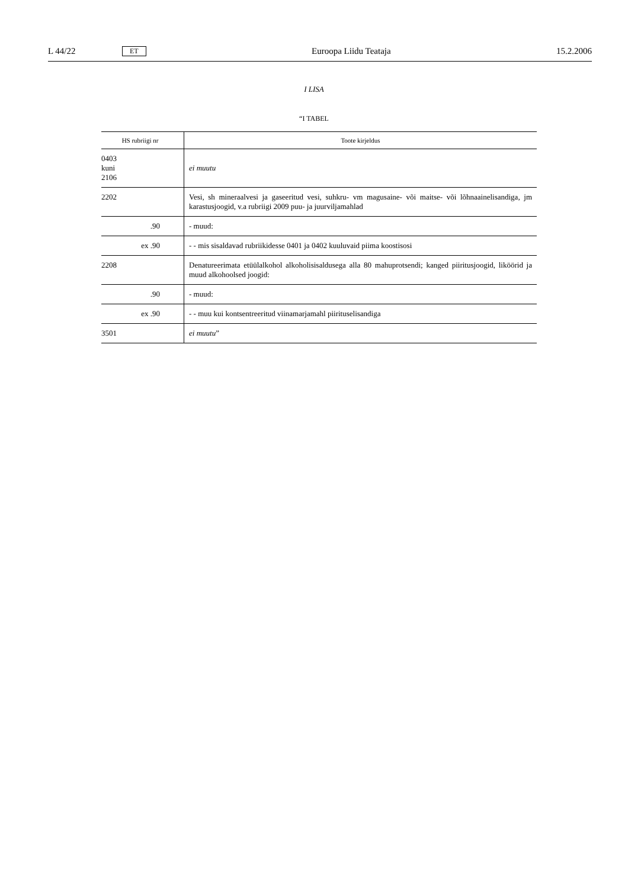L 44/22 ET Euroopa Liidu Teataja 15.2.2006
I LISA
“I TABEL
| HS rubriigi nr | Toote kirjeldus |
| --- | --- |
| 0403 kuni 2106 | ei muutu |
| 2202 | Vesi, sh mineraalvesi ja gaseeritud vesi, suhkru- vm magusaine- või maitse- või lõhnaainelisandiga, jm karastusjoogid, v.a rubriigi 2009 puu- ja juurviljamahlad |
| .90 | - muud: |
| ex .90 | - - mis sisaldavad rubriikidesse 0401 ja 0402 kuuluvaid piima koostisosi |
| 2208 | Denatureerimata etüülalkohol alkoholisisaldusega alla 80 mahuprotsendi; kanged piiritusjoogid, liköörid ja muud alkohoolsed joogid: |
| .90 | - muud: |
| ex .90 | - - muu kui kontsentreeritud viinamarjamahl piirituselisandiga |
| 3501 | ei muutu ” |